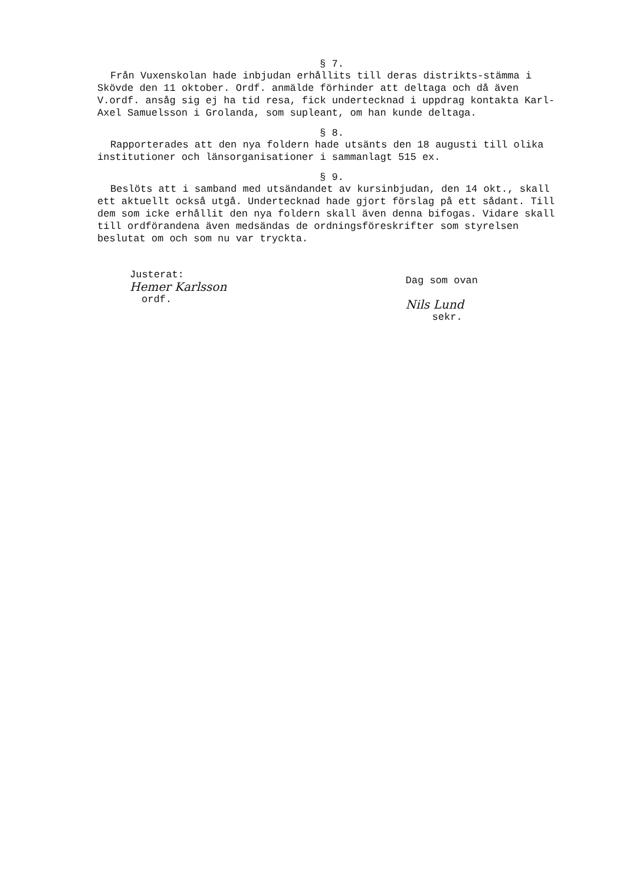§ 7.
Från Vuxenskolan hade inbjudan erhållits till deras distrikts-stämma i Skövde den 11 oktober. Ordf. anmälde förhinder att deltaga och då även V.ordf. ansåg sig ej ha tid resa, fick undertecknad i uppdrag kontakta Karl-Axel Samuelsson i Grolanda, som supleant, om han kunde deltaga.
§ 8.
Rapporterades att den nya foldern hade utsänts den 18 augusti till olika institutioner och länsorganisationer i sammanlagt 515 ex.
§ 9.
Beslöts att i samband med utsändandet av kursinbjudan, den 14 okt., skall ett aktuellt också utgå. Undertecknad hade gjort förslag på ett sådant. Till dem som icke erhållit den nya foldern skall även denna bifogas. Vidare skall till ordförandena även medsändas de ordningsföreskrifter som styrelsen beslutat om och som nu var tryckta.
Justerat:
Hemer Karlsson
ordf.
Dag som ovan
Nils Lund
sekr.